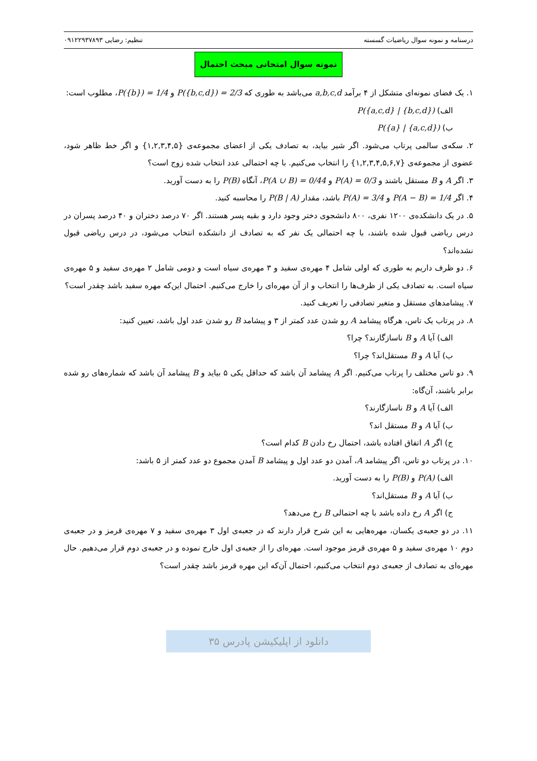درسنامه و نمونه سوال ریاضیات گسسته تنظیم: رضایی ۰۹۱۲۲۹۳۷۸۹۳
نمونه سوال امتحانی مبحث احتمال
۱. یک فضای نمونه‌ای متشکل از ۴ برآمد a,b,c,d می‌باشد به طوری که P({b,c,d}) = 2/3 و P({b}) = 1/4، مطلوب است:
الف) P({a,c,d} | {b,c,d})
ب) P({a} | {a,c,d})
۲. سکه‌ی سالمی پرتاب می‌شود. اگر شیر بیاید، به تصادف یکی از اعضای مجموعه‌ی {۱,۲,۳,۴,۵} و اگر خط ظاهر شود، عضوی از مجموعه‌ی {۱,۲,۳,۴,۵,۶,۷} را انتخاب می‌کنیم. با چه احتمالی عدد انتخاب شده زوج است؟
۳. اگر A و B مستقل باشند و P(A) = 0/3 و P(A ∪ B) = 0/44، آنگاه P(B) را به دست آورید.
۴. اگر P(A − B) = 1/4 و P(A) = 3/4 باشد، مقدار P(B | A) را محاسبه کنید.
۵. در یک دانشکده‌ی ۱۲۰۰ نفری، ۸۰۰ دانشجوی دختر وجود دارد و بقیه پسر هستند. اگر ۷۰ درصد دختران و ۴۰ درصد پسران در درس ریاضی قبول شده باشند، با چه احتمالی یک نفر که به تصادف از دانشکده انتخاب می‌شود، در درس ریاضی قبول نشده‌اند؟
۶. دو ظرف داریم به طوری که اولی شامل ۴ مهره‌ی سفید و ۳ مهره‌ی سیاه است و دومی شامل ۲ مهره‌ی سفید و ۵ مهره‌ی سیاه است. به تصادف یکی از ظرف‌ها را انتخاب و از آن مهره‌ای را خارج می‌کنیم. احتمال این‌که مهره سفید باشد چقدر است؟
۷. پیشامدهای مستقل و متغیر تصادفی را تعریف کنید.
۸. در پرتاب یک تاس، هرگاه پیشامد A رو شدن عدد کمتر از ۳ و پیشامد B رو شدن عدد اول باشد، تعیین کنید:
الف) آیا A و B ناسازگارند؟ چرا؟
ب) آیا A و B مستقل‌اند؟ چرا؟
۹. دو تاس مختلف را پرتاب می‌کنیم. اگر A پیشامد آن باشد که حداقل یکی ۵ بیاید و B پیشامد آن باشد که شماره‌های رو شده برابر باشند، آن‌گاه:
الف) آیا A و B ناسازگارند؟
ب) آیا A و B مستقل اند؟
ج) اگر A اتفاق افتاده باشد، احتمال رخ دادن B کدام است؟
۱۰. در پرتاب دو تاس، اگر پیشامد A، آمدن دو عدد اول و پیشامد B آمدن مجموع دو عدد کمتر از ۵ باشد:
الف) P(A) و P(B) را به دست آورید.
ب) آیا A و B مستقل‌اند؟
ج) اگر A رخ داده باشد با چه احتمالی B رخ می‌دهد؟
۱۱. در دو جعبه‌ی یکسان، مهره‌هایی به این شرح قرار دارند که در جعبه‌ی اول ۳ مهره‌ی سفید و ۷ مهره‌ی قرمز و در جعبه‌ی دوم ۱۰ مهره‌ی سفید و ۵ مهره‌ی قرمز موجود است. مهره‌ای را از جعبه‌ی اول خارج نموده و در جعبه‌ی دوم قرار می‌دهیم. حال مهره‌ای به تصادف از جعبه‌ی دوم انتخاب می‌کنیم، احتمال آن‌که این مهره قرمز باشد چقدر است؟
دانلود از اپلیکیشن پادرس ۳۵